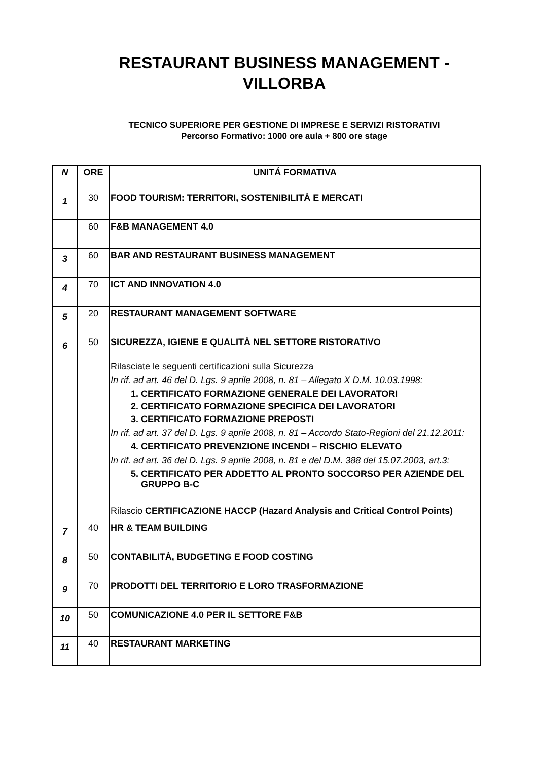RESTAURANT BUSINESS MANAGEMENT -
VILLORBA
TECNICO SUPERIORE PER GESTIONE DI IMPRESE E SERVIZI RISTORATIVI
Percorso Formativo: 1000 ore aula + 800 ore stage
| N | ORE | UNITÁ FORMATIVA |
| --- | --- | --- |
| 1 | 30 | FOOD TOURISM: TERRITORI, SOSTENIBILITÀ E MERCATI |
| | 60 | F&B MANAGEMENT 4.0 |
| 3 | 60 | BAR AND RESTAURANT BUSINESS MANAGEMENT |
| 4 | 70 | ICT AND INNOVATION 4.0 |
| 5 | 20 | RESTAURANT MANAGEMENT SOFTWARE |
| 6 | 50 | SICUREZZA, IGIENE E QUALITÀ NEL SETTORE RISTORATIVO Rilasciate le seguenti certificazioni sulla Sicurezza In rif. ad art. 46 del D. Lgs. 9 aprile 2008, n. 81 – Allegato X D.M. 10.03.1998: 1. CERTIFICATO FORMAZIONE GENERALE DEI LAVORATORI 2. CERTIFICATO FORMAZIONE SPECIFICA DEI LAVORATORI 3. CERTIFICATO FORMAZIONE PREPOSTI In rif. ad art. 37 del D. Lgs. 9 aprile 2008, n. 81 – Accordo Stato-Regioni del 21.12.2011: 4. CERTIFICATO PREVENZIONE INCENDI – RISCHIO ELEVATO In rif. ad art. 36 del D. Lgs. 9 aprile 2008, n. 81 e del D.M. 388 del 15.07.2003, art.3: 5. CERTIFICATO PER ADDETTO AL PRONTO SOCCORSO PER AZIENDE DEL GRUPPO B-C Rilascio CERTIFICAZIONE HACCP (Hazard Analysis and Critical Control Points) |
| 7 | 40 | HR & TEAM BUILDING |
| 8 | 50 | CONTABILITÀ, BUDGETING E FOOD COSTING |
| 9 | 70 | PRODOTTI DEL TERRITORIO E LORO TRASFORMAZIONE |
| 10 | 50 | COMUNICAZIONE 4.0 PER IL SETTORE F&B |
| 11 | 40 | RESTAURANT MARKETING |